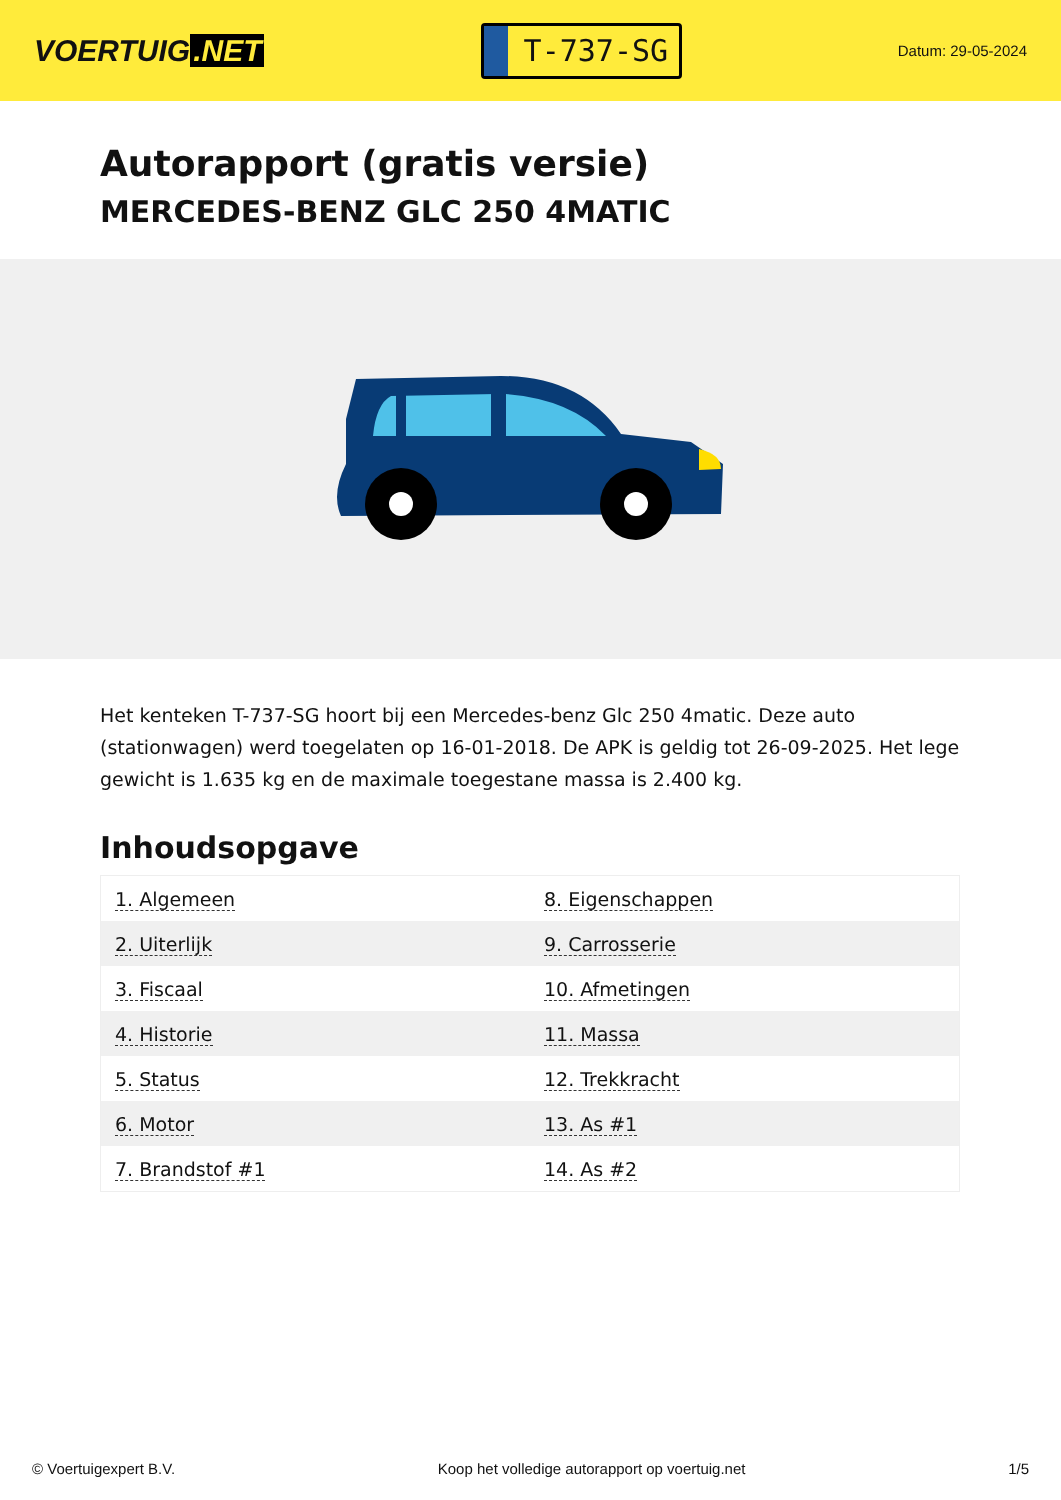VOERTUIG.NET
T-737-SG
Datum: 29-05-2024
Autorapport (gratis versie)
MERCEDES-BENZ GLC 250 4MATIC
Het kenteken T-737-SG hoort bij een Mercedes-benz Glc 250 4matic. Deze auto (stationwagen) werd toegelaten op 16-01-2018. De APK is geldig tot 26-09-2025. Het lege gewicht is 1.635 kg en de maximale toegestane massa is 2.400 kg.
Inhoudsopgave
| 1. Algemeen | 8. Eigenschappen |
| 2. Uiterlijk | 9. Carrosserie |
| 3. Fiscaal | 10. Afmetingen |
| 4. Historie | 11. Massa |
| 5. Status | 12. Trekkracht |
| 6. Motor | 13. As #1 |
| 7. Brandstof #1 | 14. As #2 |
© Voertuigexpert B.V. Koop het volledige autorapport op voertuig.net 1/5